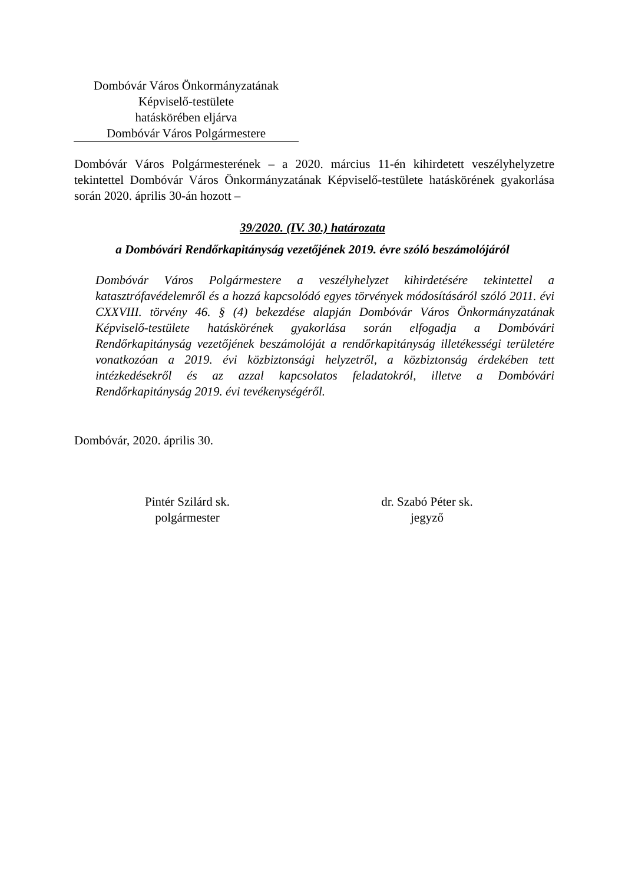Dombóvár Város Önkormányzatának
Képviselő-testülete
hatáskörében eljárva
Dombóvár Város Polgármestere
Dombóvár Város Polgármesterének – a 2020. március 11-én kihirdetett veszélyhelyzetre tekintettel Dombóvár Város Önkormányzatának Képviselő-testülete hatáskörének gyakorlása során 2020. április 30-án hozott –
39/2020. (IV. 30.) határozata
a Dombóvári Rendőrkapitányság vezetőjének 2019. évre szóló beszámolójáról
Dombóvár Város Polgármestere a veszélyhelyzet kihirdetésére tekintettel a katasztrófavédelemről és a hozzá kapcsolódó egyes törvények módosításáról szóló 2011. évi CXXVIII. törvény 46. § (4) bekezdése alapján Dombóvár Város Önkormányzatának Képviselő-testülete hatáskörének gyakorlása során elfogadja a Dombóvári Rendőrkapitányság vezetőjének beszámolóját a rendőrkapitányság illetékességi területére vonatkozóan a 2019. évi közbiztonsági helyzetről, a közbiztonság érdekében tett intézkedésekről és az azzal kapcsolatos feladatokról, illetve a Dombóvári Rendőrkapitányság 2019. évi tevékenységéről.
Dombóvár, 2020. április 30.
Pintér Szilárd sk.
polgármester
dr. Szabó Péter sk.
jegyző